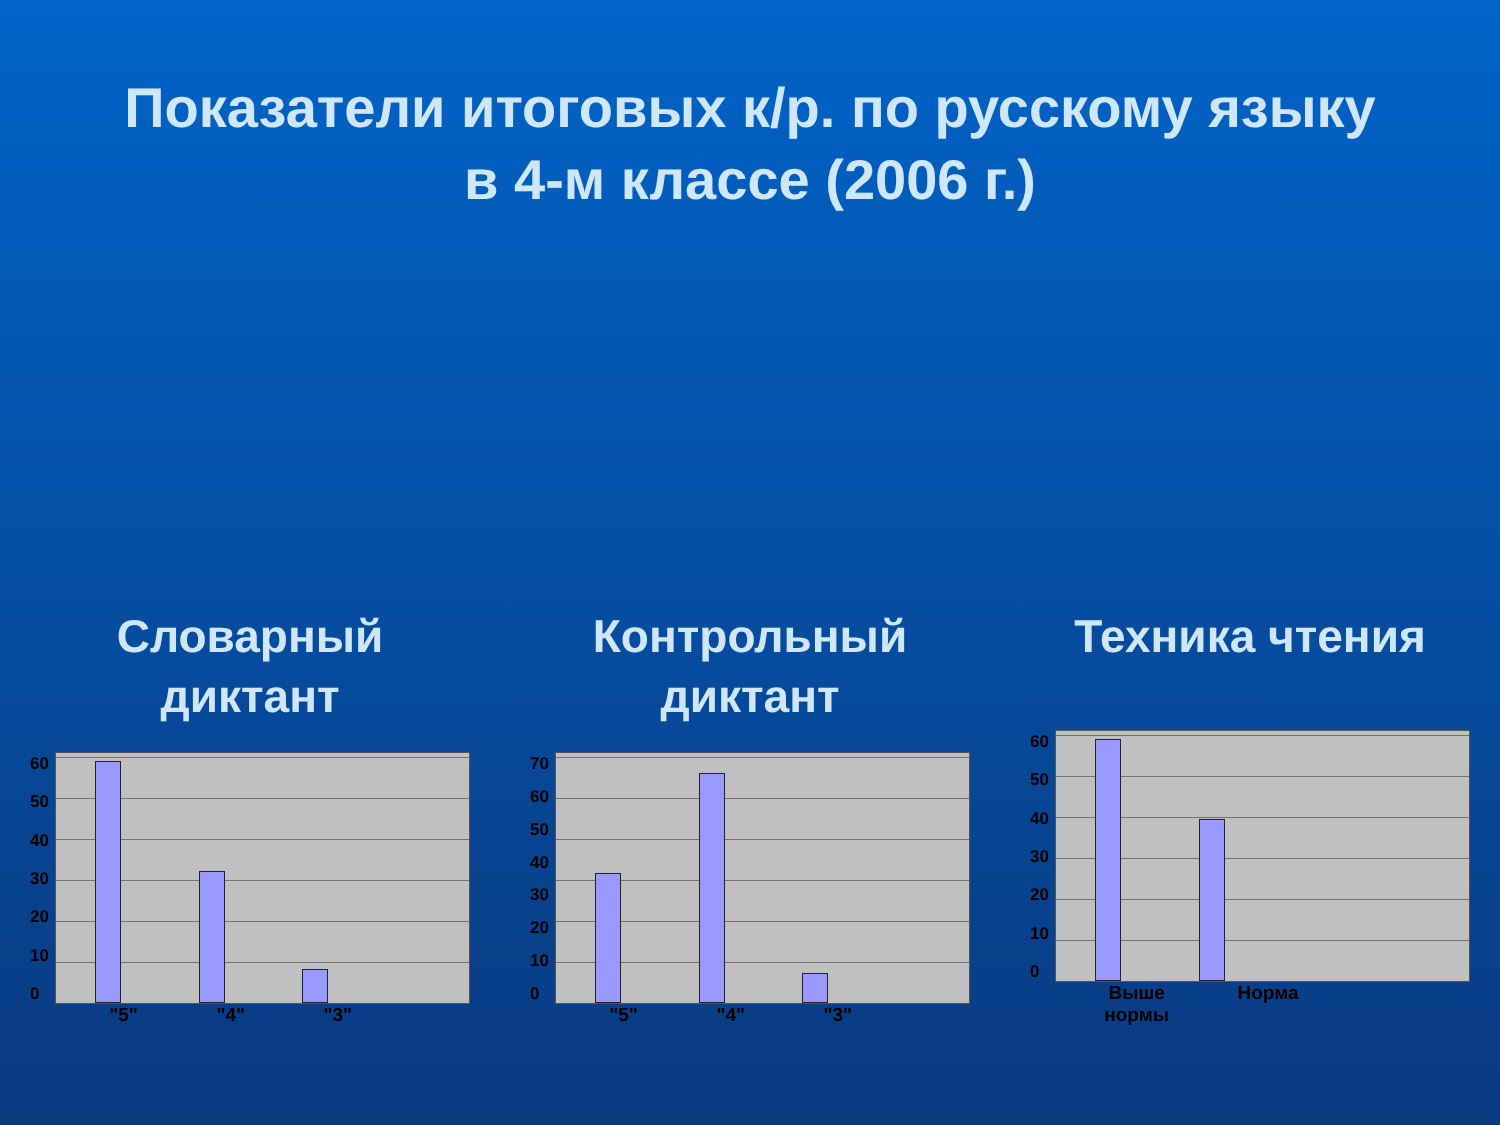Показатели итоговых к/р. по русскому языку
в 4-м классе (2006 г.)
Словарный
диктант
0
10
20
30
40
50
60
"5" "4" "3"
Контрольный
диктант
0
10
20
30
40
50
60
70
"5" "4" "3"
Техника чтения
0
10
20
30
40
50
60
Выше
нормы Норма